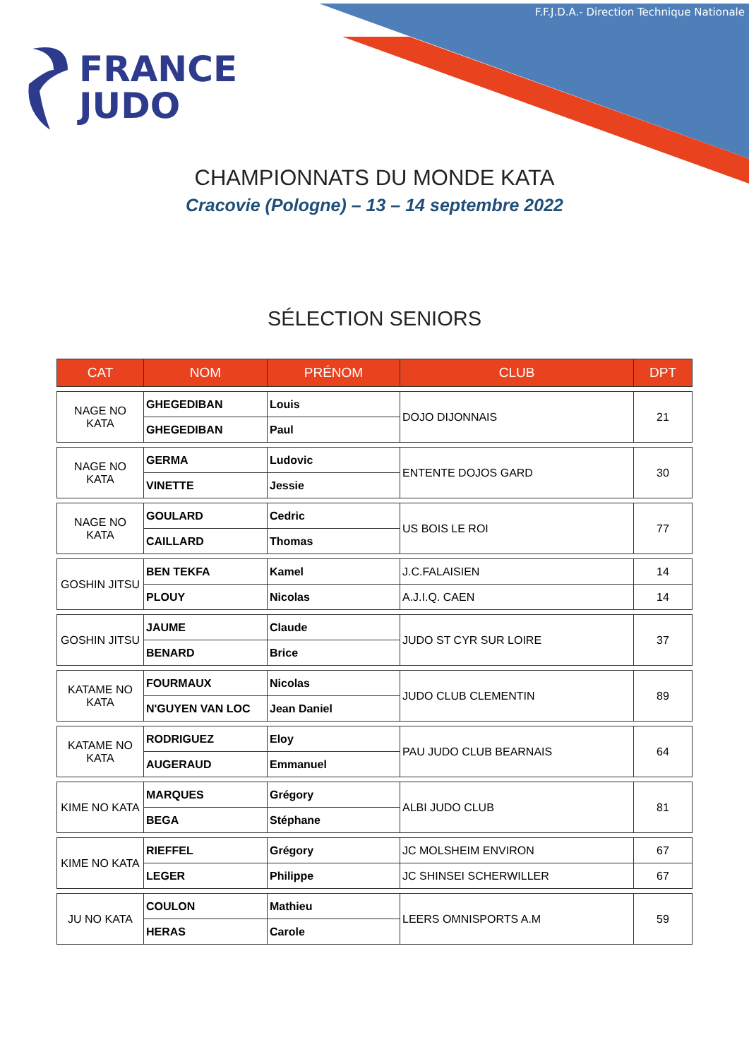F.F.J.D.A.- Direction Technique Nationale
FRANCE
JUDO
CHAMPIONNATS DU MONDE KATA
Cracovie (Pologne) – 13 – 14 septembre 2022
SÉLECTION SENIORS
| CAT | NOM | PRÉNOM | CLUB | DPT |
| --- | --- | --- | --- | --- |
| NAGE NO KATA | GHEGEDIBAN | Louis | DOJO DIJONNAIS | 21 |
| | GHEGEDIBAN | Paul | | |
| NAGE NO KATA | GERMA | Ludovic | ENTENTE DOJOS GARD | 30 |
| | VINETTE | Jessie | | |
| NAGE NO KATA | GOULARD | Cedric | US BOIS LE ROI | 77 |
| | CAILLARD | Thomas | | |
| GOSHIN JITSU | BEN TEKFA | Kamel | J.C.FALAISIEN | 14 |
| | PLOUY | Nicolas | A.J.I.Q. CAEN | 14 |
| GOSHIN JITSU | JAUME | Claude | JUDO ST CYR SUR LOIRE | 37 |
| | BENARD | Brice | | |
| KATAME NO KATA | FOURMAUX | Nicolas | JUDO CLUB CLEMENTIN | 89 |
| | N'GUYEN VAN LOC | Jean Daniel | | |
| KATAME NO KATA | RODRIGUEZ | Eloy | PAU JUDO CLUB BEARNAIS | 64 |
| | AUGERAUD | Emmanuel | | |
| KIME NO KATA | MARQUES | Grégory | ALBI JUDO CLUB | 81 |
| | BEGA | Stéphane | | |
| KIME NO KATA | RIEFFEL | Grégory | JC MOLSHEIM ENVIRON | 67 |
| | LEGER | Philippe | JC SHINSEI SCHERWILLER | 67 |
| JU NO KATA | COULON | Mathieu | LEERS OMNISPORTS A.M | 59 |
| | HERAS | Carole | | |